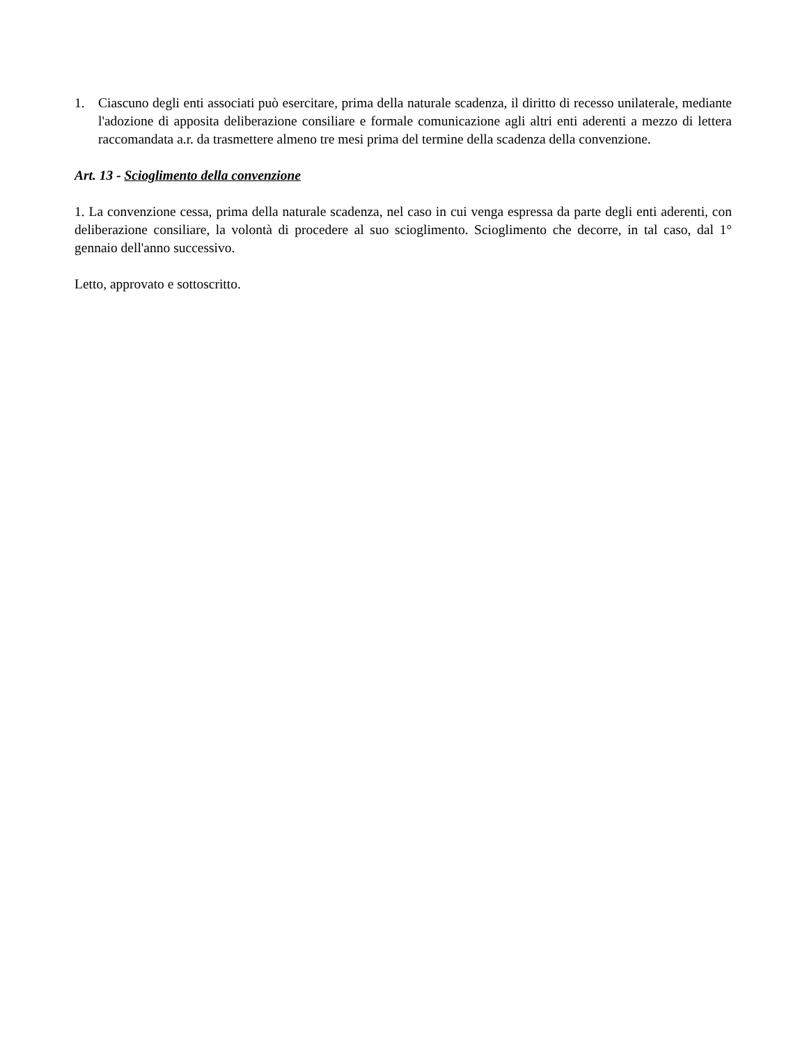1. Ciascuno degli enti associati può esercitare, prima della naturale scadenza, il diritto di recesso unilaterale, mediante l'adozione di apposita deliberazione consiliare e formale comunicazione agli altri enti aderenti a mezzo di lettera raccomandata a.r. da trasmettere almeno tre mesi prima del termine della scadenza della convenzione.
Art. 13 - Scioglimento della convenzione
1. La convenzione cessa, prima della naturale scadenza, nel caso in cui venga espressa da parte degli enti aderenti, con deliberazione consiliare, la volontà di procedere al suo scioglimento. Scioglimento che decorre, in tal caso, dal 1° gennaio dell'anno successivo.
Letto, approvato e sottoscritto.